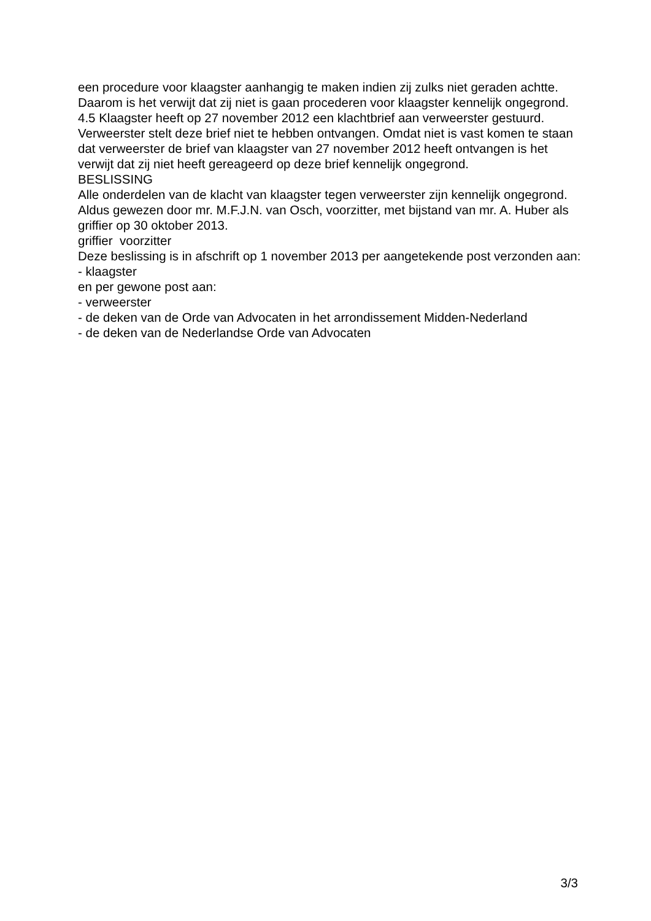een procedure voor klaagster aanhangig te maken indien zij zulks niet geraden achtte. Daarom is het verwijt dat zij niet is gaan procederen voor klaagster kennelijk ongegrond.
4.5 Klaagster heeft op 27 november 2012 een klachtbrief aan verweerster gestuurd. Verweerster stelt deze brief niet te hebben ontvangen. Omdat niet is vast komen te staan dat verweerster de brief van klaagster van 27 november 2012 heeft ontvangen is het verwijt dat zij niet heeft gereageerd op deze brief kennelijk ongegrond.
BESLISSING
Alle onderdelen van de klacht van klaagster tegen verweerster zijn kennelijk ongegrond.
Aldus gewezen door mr. M.F.J.N. van Osch, voorzitter, met bijstand van mr. A. Huber als griffier op 30 oktober 2013.
griffier voorzitter
Deze beslissing is in afschrift op 1 november 2013 per aangetekende post verzonden aan:
- klaagster
en per gewone post aan:
- verweerster
- de deken van de Orde van Advocaten in het arrondissement Midden-Nederland
- de deken van de Nederlandse Orde van Advocaten
3/3